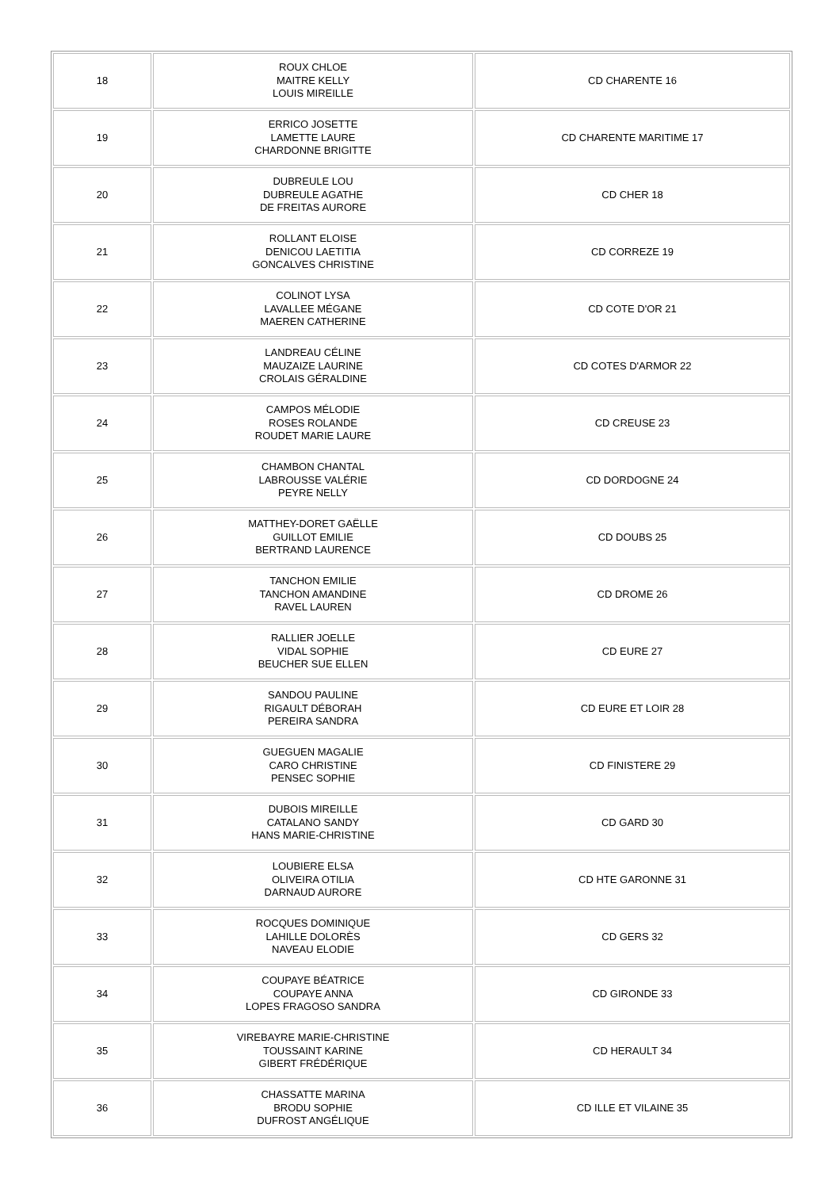| 18 | ROUX CHLOE MAITRE KELLY LOUIS MIREILLE | CD CHARENTE 16 |
| 19 | ERRICO JOSETTE LAMETTE LAURE CHARDONNE BRIGITTE | CD CHARENTE MARITIME 17 |
| 20 | DUBREULE LOU DUBREULE AGATHE DE FREITAS AURORE | CD CHER 18 |
| 21 | ROLLANT ELOISE DENICOU LAETITIA GONCALVES CHRISTINE | CD CORREZE 19 |
| 22 | COLINOT LYSA LAVALLEE MÉGANE MAEREN CATHERINE | CD COTE D'OR 21 |
| 23 | LANDREAU CÉLINE MAUZAIZE LAURINE CROLAIS GÉRALDINE | CD COTES D'ARMOR 22 |
| 24 | CAMPOS MÉLODIE ROSES ROLANDE ROUDET MARIE LAURE | CD CREUSE 23 |
| 25 | CHAMBON CHANTAL LABROUSSE VALÉRIE PEYRE NELLY | CD DORDOGNE 24 |
| 26 | MATTHEY-DORET GAËLLE GUILLOT EMILIE BERTRAND LAURENCE | CD DOUBS 25 |
| 27 | TANCHON EMILIE TANCHON AMANDINE RAVEL LAUREN | CD DROME 26 |
| 28 | RALLIER JOELLE VIDAL SOPHIE BEUCHER SUE ELLEN | CD EURE 27 |
| 29 | SANDOU PAULINE RIGAULT DÉBORAH PEREIRA SANDRA | CD EURE ET LOIR 28 |
| 30 | GUEGUEN MAGALIE CARO CHRISTINE PENSEC SOPHIE | CD FINISTERE 29 |
| 31 | DUBOIS MIREILLE CATALANO SANDY HANS MARIE-CHRISTINE | CD GARD 30 |
| 32 | LOUBIERE ELSA OLIVEIRA OTILIA DARNAUD AURORE | CD HTE GARONNE 31 |
| 33 | ROCQUES DOMINIQUE LAHILLE DOLORÈS NAVEAU ELODIE | CD GERS 32 |
| 34 | COUPAYE BÉATRICE COUPAYE ANNA LOPES FRAGOSO SANDRA | CD GIRONDE 33 |
| 35 | VIREBAYRE MARIE-CHRISTINE TOUSSAINT KARINE GIBERT FRÉDÉRIQUE | CD HERAULT 34 |
| 36 | CHASSATTE MARINA BRODU SOPHIE DUFROST ANGÉLIQUE | CD ILLE ET VILAINE 35 |